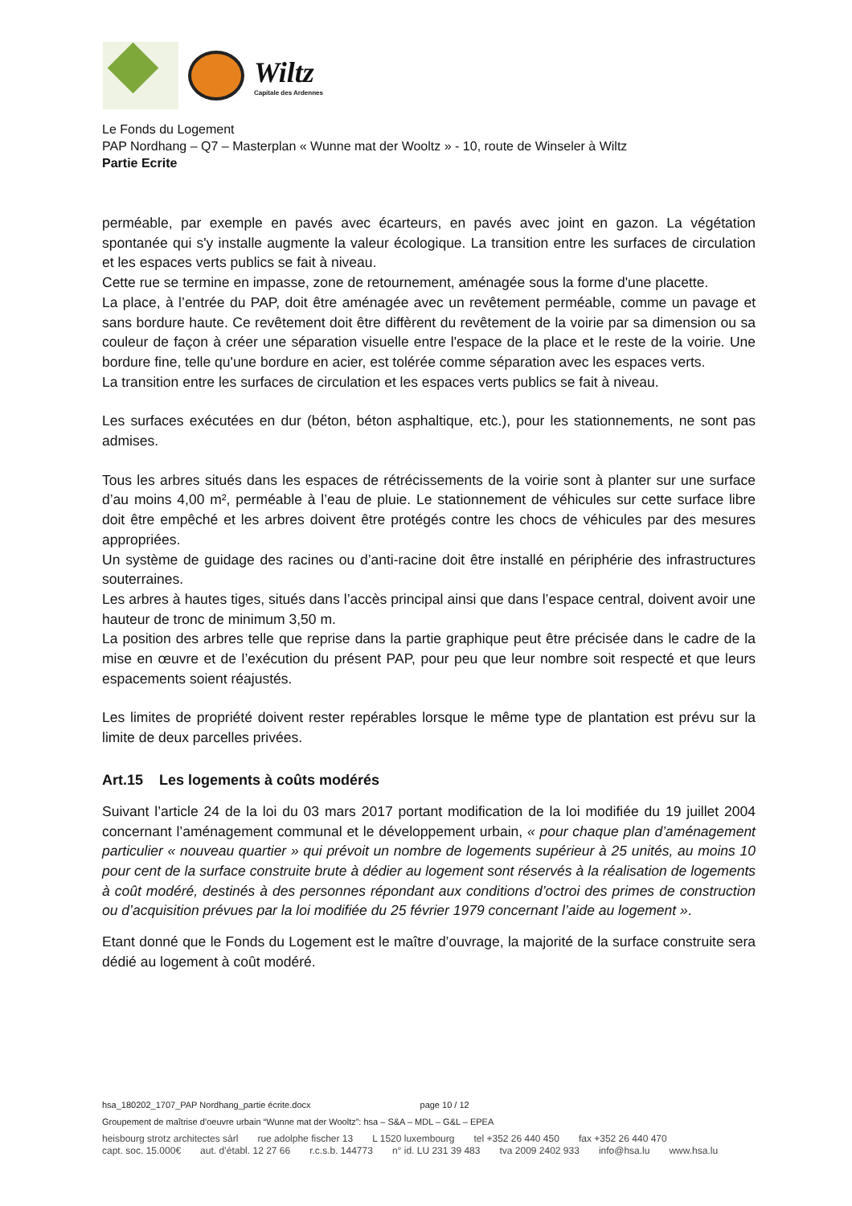Wiltz
Capitale des Ardennes
Le Fonds du Logement
PAP Nordhang – Q7 – Masterplan « Wunne mat der Wooltz » - 10, route de Winseler à Wiltz
Partie Ecrite
perméable, par exemple en pavés avec écarteurs, en pavés avec joint en gazon. La végétation spontanée qui s'y installe augmente la valeur écologique. La transition entre les surfaces de circulation et les espaces verts publics se fait à niveau.
Cette rue se termine en impasse, zone de retournement, aménagée sous la forme d'une placette.
La place, à l’entrée du PAP, doit être aménagée avec un revêtement perméable, comme un pavage et sans bordure haute. Ce revêtement doit être diffèrent du revêtement de la voirie par sa dimension ou sa couleur de façon à créer une séparation visuelle entre l'espace de la place et le reste de la voirie. Une bordure fine, telle qu'une bordure en acier, est tolérée comme séparation avec les espaces verts.
La transition entre les surfaces de circulation et les espaces verts publics se fait à niveau.
Les surfaces exécutées en dur (béton, béton asphaltique, etc.), pour les stationnements, ne sont pas admises.
Tous les arbres situés dans les espaces de rétrécissements de la voirie sont à planter sur une surface d’au moins 4,00 m², perméable à l’eau de pluie. Le stationnement de véhicules sur cette surface libre doit être empêché et les arbres doivent être protégés contre les chocs de véhicules par des mesures appropriées.
Un système de guidage des racines ou d’anti-racine doit être installé en périphérie des infrastructures souterraines.
Les arbres à hautes tiges, situés dans l’accès principal ainsi que dans l’espace central, doivent avoir une hauteur de tronc de minimum 3,50 m.
La position des arbres telle que reprise dans la partie graphique peut être précisée dans le cadre de la mise en œuvre et de l’exécution du présent PAP, pour peu que leur nombre soit respecté et que leurs espacements soient réajustés.
Les limites de propriété doivent rester repérables lorsque le même type de plantation est prévu sur la limite de deux parcelles privées.
Art.15 Les logements à coûts modérés
Suivant l’article 24 de la loi du 03 mars 2017 portant modification de la loi modifiée du 19 juillet 2004 concernant l’aménagement communal et le développement urbain, « pour chaque plan d’aménagement particulier « nouveau quartier » qui prévoit un nombre de logements supérieur à 25 unités, au moins 10 pour cent de la surface construite brute à dédier au logement sont réservés à la réalisation de logements à coût modéré, destinés à des personnes répondant aux conditions d’octroi des primes de construction ou d’acquisition prévues par la loi modifiée du 25 février 1979 concernant l’aide au logement ».
Etant donné que le Fonds du Logement est le maître d’ouvrage, la majorité de la surface construite sera dédié au logement à coût modéré.
hsa_180202_1707_PAP Nordhang_partie écrite.docx page 10 / 12
Groupement de maîtrise d’oeuvre urbain “Wunne mat der Wooltz”: hsa – S&A – MDL – G&L – EPEA
heisbourg strotz architectes sàrl rue adolphe fischer 13 L 1520 luxembourg tel +352 26 440 450 fax +352 26 440 470
capt. soc. 15.000€ aut. d’établ. 12 27 66 r.c.s.b. 144773 n° id. LU 231 39 483 tva 2009 2402 933 info@hsa.lu www.hsa.lu